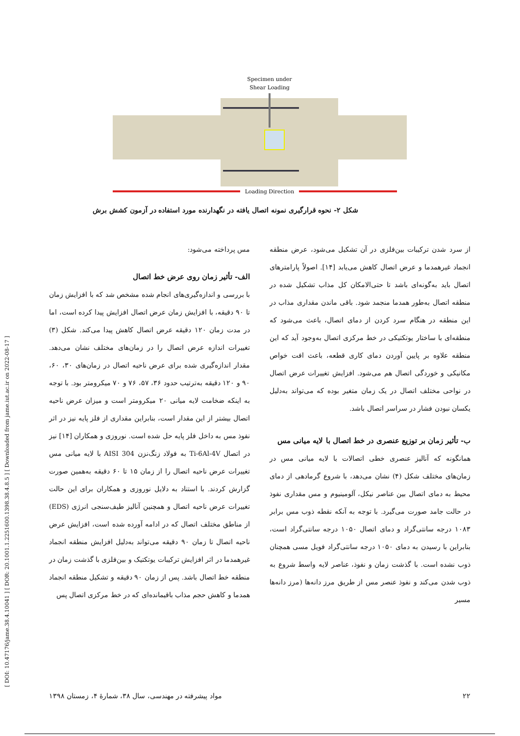[ DOI: 10.47176/jame.38.4.10041 ] [ DOR: 20.1001.1.2251600.1398.38.4.8.5 ] [ Downloaded from jame.iut.ac.ir on 2022-08-17 ]
Specimen under
Shear Loading
Loading Direction
شکل ۲- نحوه قرارگیری نمونه اتصال یافته در نگهدارنده مورد استفاده در آزمون کشش برش
مس پرداخته می‌شود:
الف- تأثیر زمان روی عرض خط اتصال
با بررسی و اندازه‌گیری‌های انجام شده مشخص شد که با افزایش زمان تا ۹۰ دقیقه، با افزایش زمان عرض اتصال افزایش پیدا کرده است، اما در مدت زمان ۱۲۰ دقیقه عرض اتصال کاهش پیدا می‌کند. شکل (۳) تغییرات اندازه عرض اتصال را در زمان‌های مختلف نشان می‌دهد. مقدار اندازه‌گیری شده برای عرض ناحیه اتصال در زمان‌های ۳۰، ۶۰، ۹۰ و ۱۲۰ دقیقه به‌ترتیب حدود ۳۶، ۵۷، ۷۶ و ۷۰ میکرومتر بود. با توجه به اینکه ضخامت لایه میانی ۲۰ میکرومتر است و میزان عرض ناحیه اتصال بیشتر از این مقدار است، بنابراین مقداری از فلز پایه نیز در اثر نفوذ مس به داخل فلز پایه حل شده است. نوروزی و همکاران [۱۴] نیز در اتصال Ti-6Al-4V به فولاد زنگ‌نزن AISI 304 با لایه میانی مس تغییرات عرض ناحیه اتصال را از زمان ۱۵ تا ۶۰ دقیقه به‌همین صورت گزارش کردند. با استناد به دلایل نوروزی و همکاران برای این حالت تغییرات عرض ناحیه اتصال و همچنین آنالیز طیف‌سنجی انرژی (EDS) از مناطق مختلف اتصال که در ادامه آورده شده است، افزایش عرض ناحیه اتصال تا زمان ۹۰ دقیقه می‌تواند به‌دلیل افزایش منطقه انجماد غیرهمدما در اثر افزایش ترکیبات یوتکتیک و بین‌فلزی با گذشت زمان در منطقه خط اتصال باشد. پس از زمان ۹۰ دقیقه و تشکیل منطقه انجماد همدما و کاهش حجم مذاب باقیمانده‌ای که در خط مرکزی اتصال پس
از سرد شدن ترکیبات بین‌فلزی در آن تشکیل می‌شود، عرض منطقه انجماد غیرهمدما و عرض اتصال کاهش می‌یابد [۱۴]. اصولاً پارامترهای اتصال باید به‌گونه‌ای باشد تا حتی‌الامکان کل مذاب تشکیل شده در منطقه اتصال به‌طور همدما منجمد شود. باقی ماندن مقداری مذاب در این منطقه در هنگام سرد کردن از دمای اتصال، باعث می‌شود که منطقه‌ای با ساختار یوتکتیکی در خط مرکزی اتصال به‌وجود آید که این منطقه علاوه بر پایین آوردن دمای کاری قطعه، باعث افت خواص مکانیکی و خوردگی اتصال هم می‌شود. افزایش تغییرات عرض اتصال در نواحی مختلف اتصال در یک زمان متغیر بوده که می‌تواند به‌دلیل یکسان نبودن فشار در سراسر اتصال باشد.
ب- تأثیر زمان بر توزیع عنصری در خط اتصال با لایه میانی مس
همانگونه که آنالیز عنصری خطی اتصالات با لایه میانی مس در زمان‌های مختلف شکل (۴) نشان می‌دهد، با شروع گرمادهی از دمای محیط به دمای اتصال بین عناصر نیکل، آلومینیوم و مس مقداری نفوذ در حالت جامد صورت می‌گیرد. با توجه به آنکه نقطه ذوب مس برابر ۱۰۸۳ درجه سانتی‌گراد و دمای اتصال ۱۰۵۰ درجه سانتی‌گراد است، بنابراین با رسیدن به دمای ۱۰۵۰ درجه سانتی‌گراد فویل مسی همچنان ذوب نشده است. با گذشت زمان و نفوذ، عناصر لایه واسط شروع به ذوب شدن می‌کند و نفوذ عنصر مس از طریق مرز دانه‌ها (مرز دانه‌ها مسیر
۲۲ مواد پیشرفته در مهندسی، سال ۳۸، شمارهٔ ۴، زمستان ۱۳۹۸